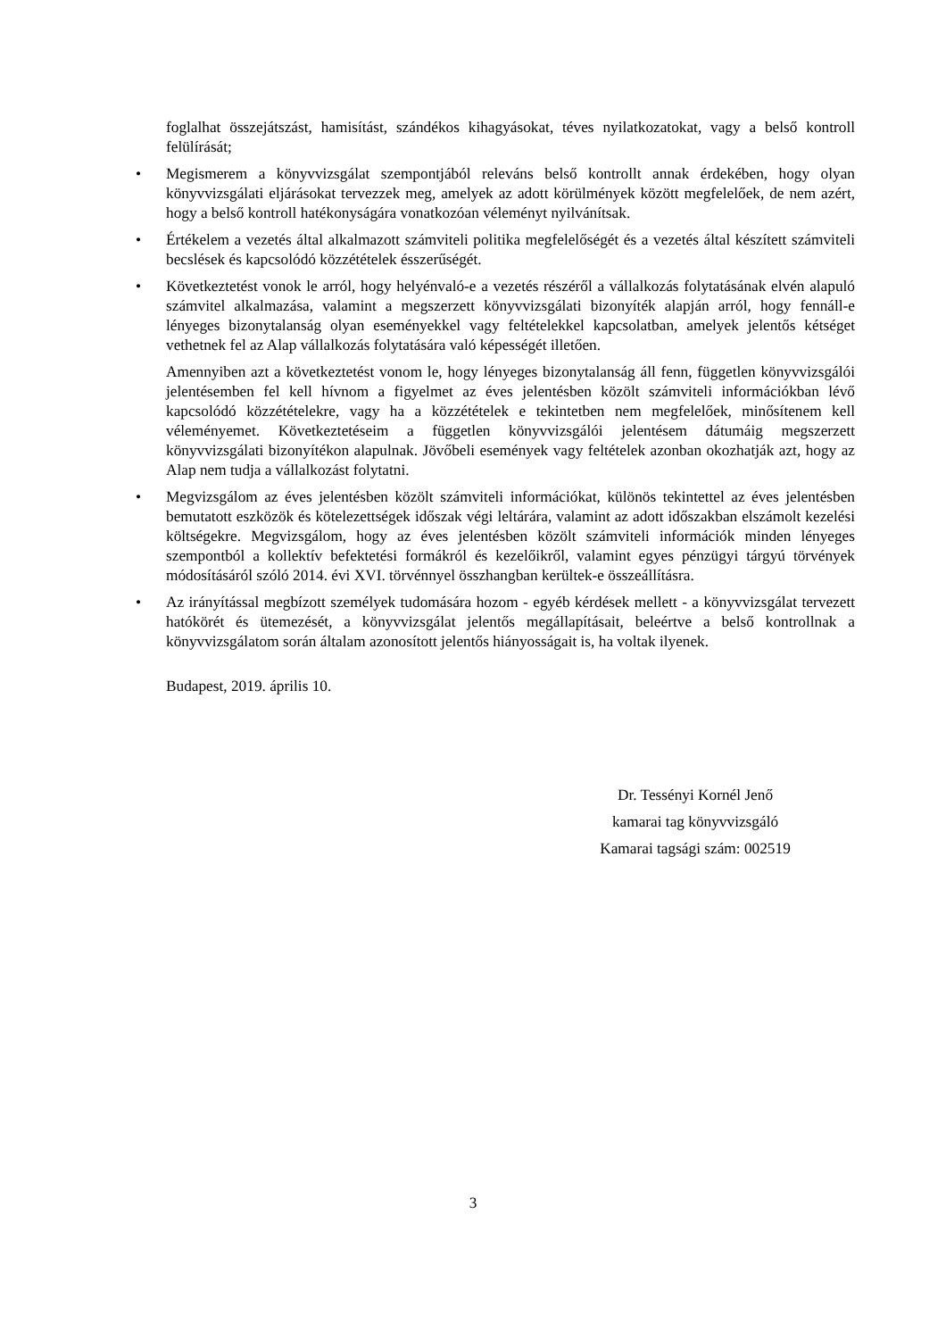foglalhat összejátszást, hamisítást, szándékos kihagyásokat, téves nyilatkozatokat, vagy a belső kontroll felülírását;
• Megismerem a könyvvizsgálat szempontjából releváns belső kontrollt annak érdekében, hogy olyan könyvvizsgálati eljárásokat tervezzek meg, amelyek az adott körülmények között megfelelőek, de nem azért, hogy a belső kontroll hatékonyságára vonatkozóan véleményt nyilvánítsak.
• Értékelem a vezetés által alkalmazott számviteli politika megfelelőségét és a vezetés által készített számviteli becslések és kapcsolódó közzétételek ésszerűségét.
• Következtetést vonok le arról, hogy helyénvaló-e a vezetés részéről a vállalkozás folytatásának elvén alapuló számvitel alkalmazása, valamint a megszerzett könyvvizsgálati bizonyíték alapján arról, hogy fennáll-e lényeges bizonytalanság olyan eseményekkel vagy feltételekkel kapcsolatban, amelyek jelentős kétséget vethetnek fel az Alap vállalkozás folytatására való képességét illetően.
Amennyiben azt a következtetést vonom le, hogy lényeges bizonytalanság áll fenn, független könyvvizsgálói jelentésemben fel kell hívnom a figyelmet az éves jelentésben közölt számviteli információkban lévő kapcsolódó közzétételekre, vagy ha a közzétételek e tekintetben nem megfelelőek, minősítenem kell véleményemet. Következtetéseim a független könyvvizsgálói jelentésem dátumáig megszerzett könyvvizsgálati bizonyítékon alapulnak. Jövőbeli események vagy feltételek azonban okozhatják azt, hogy az Alap nem tudja a vállalkozást folytatni.
• Megvizsgálom az éves jelentésben közölt számviteli információkat, különös tekintettel az éves jelentésben bemutatott eszközök és kötelezettségek időszak végi leltárára, valamint az adott időszakban elszámolt kezelési költségekre. Megvizsgálom, hogy az éves jelentésben közölt számviteli információk minden lényeges szempontból a kollektív befektetési formákról és kezelőikről, valamint egyes pénzügyi tárgyú törvények módosításáról szóló 2014. évi XVI. törvénnyel összhangban kerültek-e összeállításra.
• Az irányítással megbízott személyek tudomására hozom - egyéb kérdések mellett - a könyvvizsgálat tervezett hatókörét és ütemezését, a könyvvizsgálat jelentős megállapításait, beleértve a belső kontrollnak a könyvvizsgálatom során általam azonosított jelentős hiányosságait is, ha voltak ilyenek.
Budapest, 2019. április 10.
Dr. Tessényi Kornél Jenő
kamarai tag könyvvizsgáló
Kamarai tagsági szám: 002519
3